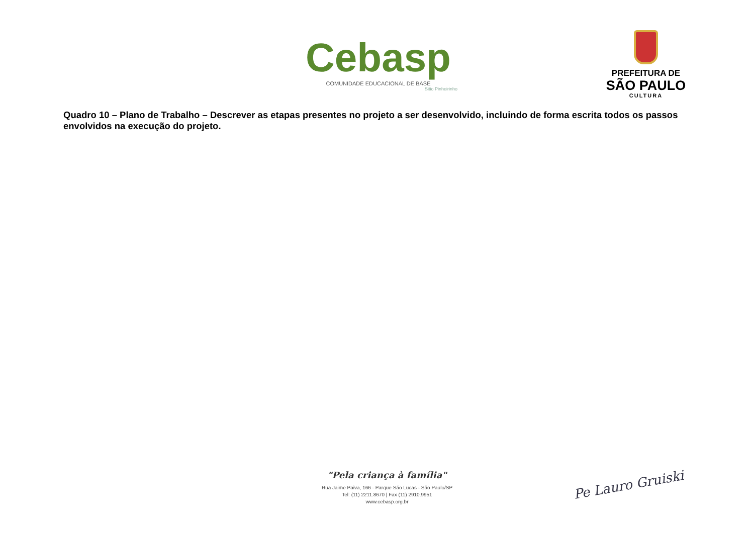Cebasp
COMUNIDADE EDUCACIONAL DE BASE
Sitio Pinheirinho
PREFEITURA DE
SÃO PAULO
CULTURA
Quadro 10 – Plano de Trabalho – Descrever as etapas presentes no projeto a ser desenvolvido, incluindo de forma escrita todos os passos envolvidos na execução do projeto.
"Pela criança à família"
Rua Jaime Paiva, 166 - Parque São Lucas - São Paulo/SP
Tel: (11) 2211.8670 | Fax (11) 2910.9951
www.cebasp.org.br
Pe Lauro Gruiski